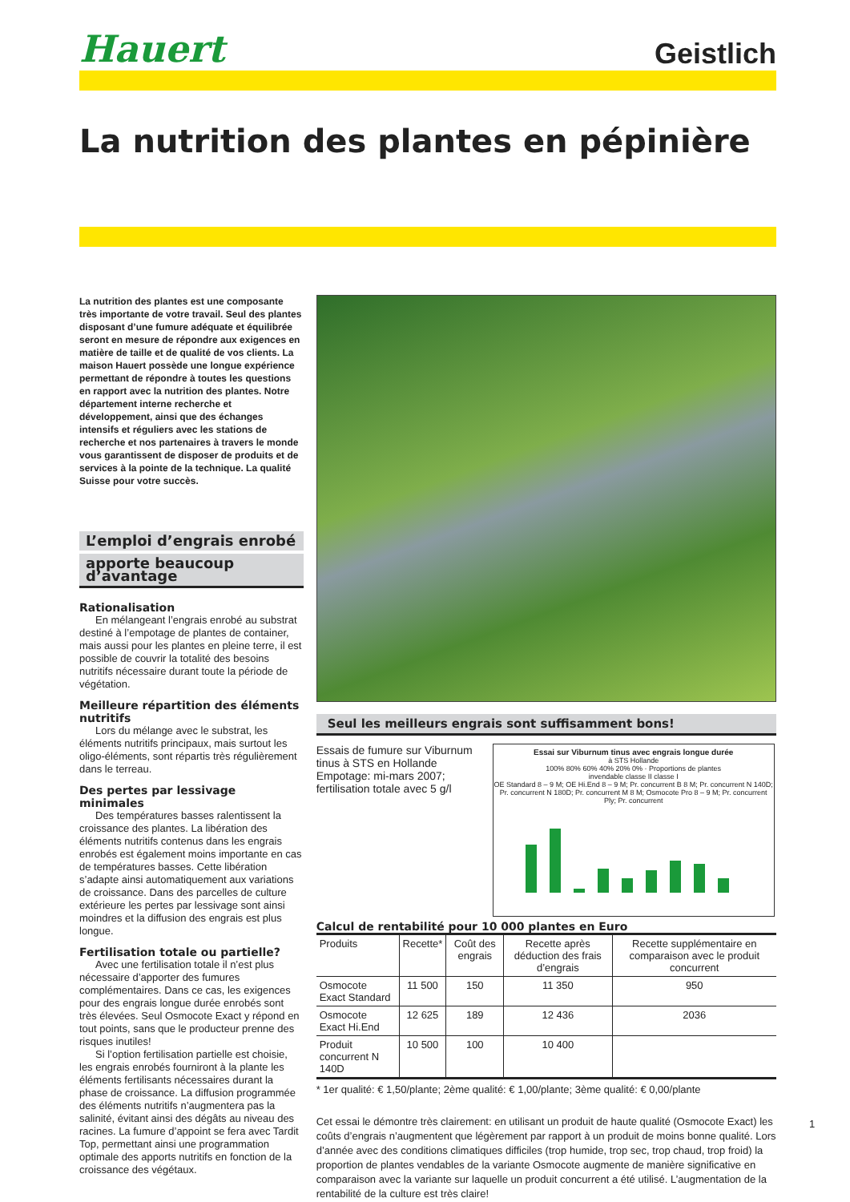Hauert Geistlich
La nutrition des plantes en pépinière
La nutrition des plantes est une composante très importante de votre travail. Seul des plantes disposant d’une fumure adéquate et équilibrée seront en mesure de répondre aux exigences en matière de taille et de qualité de vos clients. La maison Hauert possède une longue expérience permettant de répondre à toutes les questions en rapport avec la nutrition des plantes. Notre département interne recherche et développement, ainsi que des échanges intensifs et réguliers avec les stations de recherche et nos partenaires à travers le monde vous garantissent de disposer de produits et de services à la pointe de la technique. La qualité Suisse pour votre succès.
L’emploi d’engrais enrobé
apporte beaucoup d’avantage
Rationalisation
En mélangeant l’engrais enrobé au substrat destiné à l’empotage de plantes de container, mais aussi pour les plantes en pleine terre, il est possible de couvrir la totalité des besoins nutritifs nécessaire durant toute la période de végétation.
Meilleure répartition des éléments nutritifs
Lors du mélange avec le substrat, les éléments nutritifs principaux, mais surtout les oligo-éléments, sont répartis très régulièrement dans le terreau.
Des pertes par lessivage minimales
Des températures basses ralentissent la croissance des plantes. La libération des éléments nutritifs contenus dans les engrais enrobés est également moins importante en cas de températures basses. Cette libération s’adapte ainsi automatiquement aux variations de croissance. Dans des parcelles de culture extérieure les pertes par lessivage sont ainsi moindres et la diffusion des engrais est plus longue.
Fertilisation totale ou partielle?
Avec une fertilisation totale il n’est plus nécessaire d’apporter des fumures complémentaires. Dans ce cas, les exigences pour des engrais longue durée enrobés sont très élevées. Seul Osmocote Exact y répond en tout points, sans que le producteur prenne des risques inutiles!
Si l’option fertilisation partielle est choisie, les engrais enrobés fourniront à la plante les éléments fertilisants nécessaires durant la phase de croissance. La diffusion programmée des éléments nutritifs n’augmentera pas la salinité, évitant ainsi des dégâts au niveau des racines. La fumure d’appoint se fera avec Tardit Top, permettant ainsi une programmation optimale des apports nutritifs en fonction de la croissance des végétaux.
Seul les meilleurs engrais sont suffisamment bons!
Essais de fumure sur Viburnum tinus à STS en Hollande Empotage: mi-mars 2007; fertilisation totale avec 5 g/l
Essai sur Viburnum tinus avec engrais longue durée
à STS Hollande
100% 80% 60% 40% 20% 0% · Proportions de plantes
invendable classe II classe I
OE Standard 8 – 9 M; OE Hi.End 8 – 9 M; Pr. concurrent B 8 M; Pr. concurrent N 140D; Pr. concurrent N 180D; Pr. concurrent M 8 M; Osmocote Pro 8 – 9 M; Pr. concurrent Ply; Pr. concurrent
Calcul de rentabilité pour 10 000 plantes en Euro
| Produits | Recette* | Coût des engrais | Recette après déduction des frais d’engrais | Recette supplémentaire en comparaison avec le produit concurrent |
| --- | --- | --- | --- | --- |
| Osmocote Exact Standard | 11 500 | 150 | 11 350 | 950 |
| Osmocote Exact Hi.End | 12 625 | 189 | 12 436 | 2036 |
| Produit concurrent N 140D | 10 500 | 100 | 10 400 | |
* 1er qualité: € 1,50/plante; 2ème qualité: € 1,00/plante; 3ème qualité: € 0,00/plante
Cet essai le démontre très clairement: en utilisant un produit de haute qualité (Osmocote Exact) les coûts d’engrais n’augmentent que légèrement par rapport à un produit de moins bonne qualité. Lors d’année avec des conditions climatiques difficiles (trop humide, trop sec, trop chaud, trop froid) la proportion de plantes vendables de la variante Osmocote augmente de manière significative en comparaison avec la variante sur laquelle un produit concurrent a été utilisé. L’augmentation de la rentabilité de la culture est très claire!
1